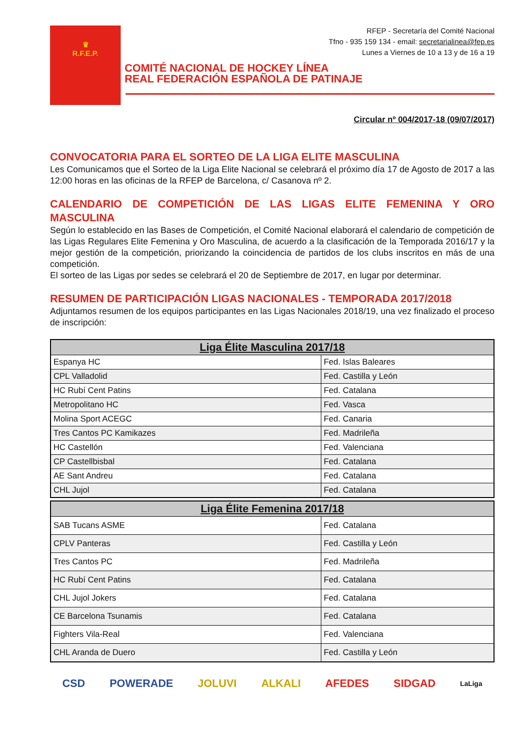♛
R.F.E.P.
RFEP - Secretaría del Comité Nacional
Tfno - 935 159 134 - email: secretarialinea@fep.es
Lunes a Viernes de 10 a 13 y de 16 a 19
COMITÉ NACIONAL DE HOCKEY LÍNEA
REAL FEDERACIÓN ESPAÑOLA DE PATINAJE
Circular nº 004/2017-18 (09/07/2017)
CONVOCATORIA PARA EL SORTEO DE LA LIGA ELITE MASCULINA
Les Comunicamos que el Sorteo de la Liga Elite Nacional se celebrará el próximo día 17 de Agosto de 2017 a las 12:00 horas en las oficinas de la RFEP de Barcelona, c/ Casanova nº 2.
CALENDARIO DE COMPETICIÓN DE LAS LIGAS ELITE FEMENINA Y ORO MASCULINA
Según lo establecido en las Bases de Competición, el Comité Nacional elaborará el calendario de competición de las Ligas Regulares Elite Femenina y Oro Masculina, de acuerdo a la clasificación de la Temporada 2016/17 y la mejor gestión de la competición, priorizando la coincidencia de partidos de los clubs inscritos en más de una competición.
El sorteo de las Ligas por sedes se celebrará el 20 de Septiembre de 2017, en lugar por determinar.
RESUMEN DE PARTICIPACIÓN LIGAS NACIONALES - TEMPORADA 2017/2018
Adjuntamos resumen de los equipos participantes en las Ligas Nacionales 2018/19, una vez finalizado el proceso de inscripción:
| Liga Élite Masculina 2017/18 | |
| --- | --- |
| Espanya HC | Fed. Islas Baleares |
| CPL Valladolid | Fed. Castilla y León |
| HC Rubí Cent Patins | Fed. Catalana |
| Metropolitano HC | Fed. Vasca |
| Molina Sport ACEGC | Fed. Canaria |
| Tres Cantos PC Kamikazes | Fed. Madrileña |
| HC Castellón | Fed. Valenciana |
| CP Castellbisbal | Fed. Catalana |
| AE Sant Andreu | Fed. Catalana |
| CHL Jujol | Fed. Catalana |
| Liga Élite Femenina 2017/18 | |
| --- | --- |
| SAB Tucans ASME | Fed. Catalana |
| CPLV Panteras | Fed. Castilla y León |
| Tres Cantos PC | Fed. Madrileña |
| HC Rubí Cent Patins | Fed. Catalana |
| CHL Jujol Jokers | Fed. Catalana |
| CE Barcelona Tsunamis | Fed. Catalana |
| Fighters Vila-Real | Fed. Valenciana |
| CHL Aranda de Duero | Fed. Castilla y León |
CSD POWERADE JOLUVI ALKALI AFEDES SIDGAD LaLiga